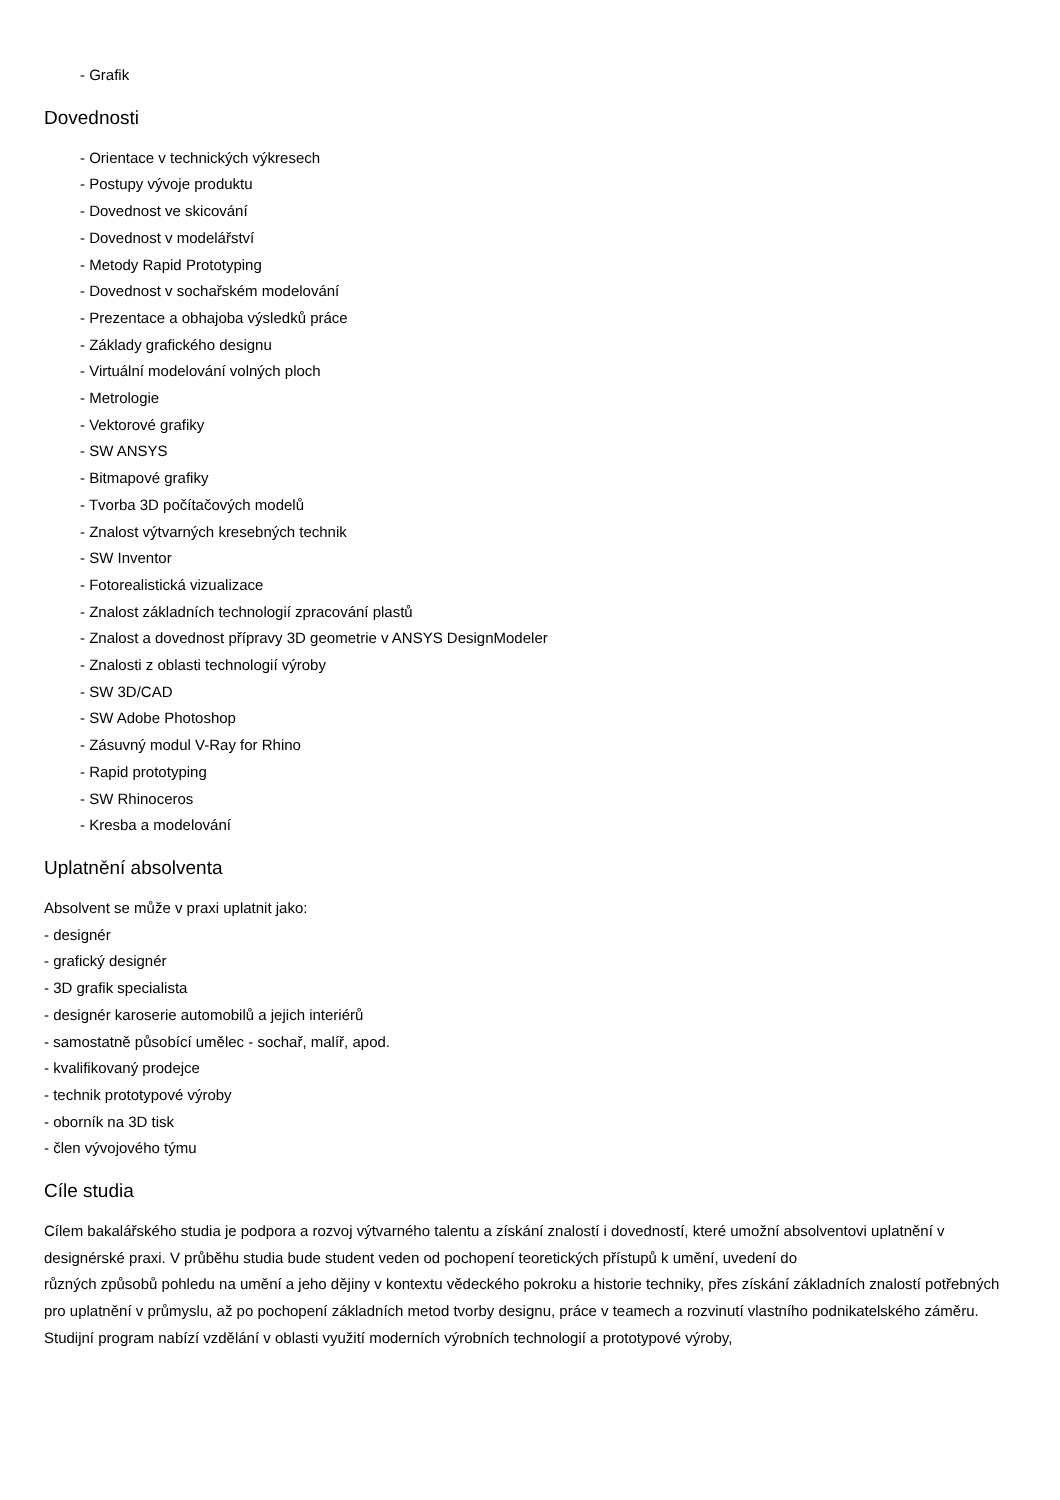- Grafik
Dovednosti
- Orientace v technických výkresech
- Postupy vývoje produktu
- Dovednost ve skicování
- Dovednost v modelářství
- Metody Rapid Prototyping
- Dovednost v sochařském modelování
- Prezentace a obhajoba výsledků práce
- Základy grafického designu
- Virtuální modelování volných ploch
- Metrologie
- Vektorové grafiky
- SW ANSYS
- Bitmapové grafiky
- Tvorba 3D počítačových modelů
- Znalost výtvarných kresebných technik
- SW Inventor
- Fotorealistická vizualizace
- Znalost základních technologií zpracování plastů
- Znalost a dovednost přípravy 3D geometrie v ANSYS DesignModeler
- Znalosti z oblasti technologií výroby
- SW 3D/CAD
- SW Adobe Photoshop
- Zásuvný modul V-Ray for Rhino
- Rapid prototyping
- SW Rhinoceros
- Kresba a modelování
Uplatnění absolventa
Absolvent se může v praxi uplatnit jako:
- designér
- grafický designér
- 3D grafik specialista
- designér karoserie automobilů a jejich interiérů
- samostatně působící umělec - sochař, malíř, apod.
- kvalifikovaný prodejce
- technik prototypové výroby
- oborník na 3D tisk
- člen vývojového týmu
Cíle studia
Cílem bakalářského studia je podpora a rozvoj výtvarného talentu a získání znalostí i dovedností, které umožní absolventovi uplatnění v designérské praxi. V průběhu studia bude student veden od pochopení teoretických přístupů k umění, uvedení do
různých způsobů pohledu na umění a jeho dějiny v kontextu vědeckého pokroku a historie techniky, přes získání základních znalostí potřebných pro uplatnění v průmyslu, až po pochopení základních metod tvorby designu, práce v teamech a rozvinutí vlastního podnikatelského záměru. Studijní program nabízí vzdělání v oblasti využití moderních výrobních technologií a prototypové výroby,